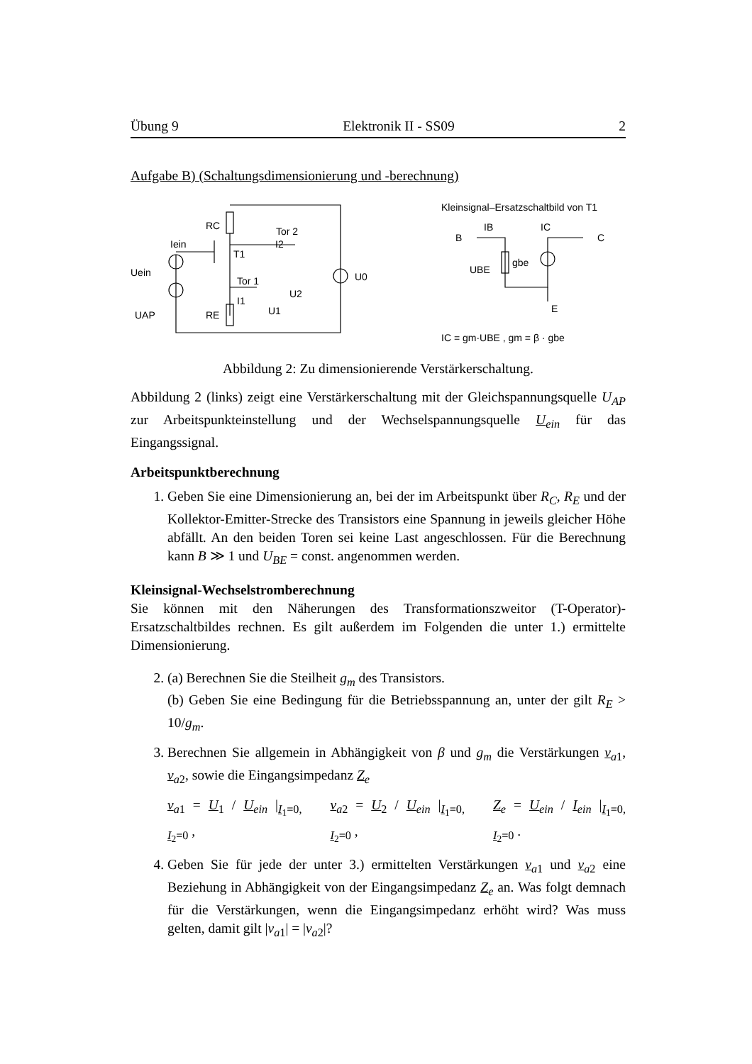Übung 9 Elektronik II - SS09 2
Aufgabe B) (Schaltungsdimensionierung und -berechnung)
RC
Tor 2
Iein
T1
I2
Uein
Tor 1
U2
U0
I1
UAP
RE
U1
Kleinsignal–Ersatzschaltbild von T1
B
IB
IC
C
UBE
gbe
E
IC = gm·UBE , gm = β · gbe
Abbildung 2: Zu dimensionierende Verstärkerschaltung.
Abbildung 2 (links) zeigt eine Verstärkerschaltung mit der Gleichspannungsquelle U<sub>AP</sub> zur Arbeitspunkteinstellung und der Wechselspannungsquelle U<sub>ein</sub> für das Eingangssignal.
Arbeitspunktberechnung
1. Geben Sie eine Dimensionierung an, bei der im Arbeitspunkt über R<sub>C</sub>, R<sub>E</sub> und der Kollektor-Emitter-Strecke des Transistors eine Spannung in jeweils gleicher Höhe abfällt. An den beiden Toren sei keine Last angeschlossen. Für die Berechnung kann B ≫ 1 und U<sub>BE</sub> = const. angenommen werden.
Kleinsignal-Wechselstromberechnung
Sie können mit den Näherungen des Transformationszweitor (T-Operator)-Ersatzschaltbildes rechnen. Es gilt außerdem im Folgenden die unter 1.) ermittelte Dimensionierung.
2. (a) Berechnen Sie die Steilheit g<sub>m</sub> des Transistors.
(b) Geben Sie eine Bedingung für die Betriebsspannung an, unter der gilt R<sub>E</sub> > 10/g<sub>m</sub>.
3. Berechnen Sie allgemein in Abhängigkeit von β und g<sub>m</sub> die Verstärkungen v<sub>a1</sub>, v<sub>a2</sub>, sowie die Eingangsimpedanz Z<sub>e</sub>
v<sub>a1</sub> = U<sub>1</sub> / U<sub>ein</sub> |<sub>I<sub>1</sub>=0, I<sub>2</sub>=0</sub> , v<sub>a2</sub> = U<sub>2</sub> / U<sub>ein</sub> |<sub>I<sub>1</sub>=0, I<sub>2</sub>=0</sub> , Z<sub>e</sub> = U<sub>ein</sub> / I<sub>ein</sub> |<sub>I<sub>1</sub>=0, I<sub>2</sub>=0</sub> .
4. Geben Sie für jede der unter 3.) ermittelten Verstärkungen v<sub>a1</sub> und v<sub>a2</sub> eine Beziehung in Abhängigkeit von der Eingangsimpedanz Z<sub>e</sub> an. Was folgt demnach für die Verstärkungen, wenn die Eingangsimpedanz erhöht wird? Was muss gelten, damit gilt |v<sub>a</sub><sub>1</sub>| = |v<sub>a</sub><sub>2</sub>|?